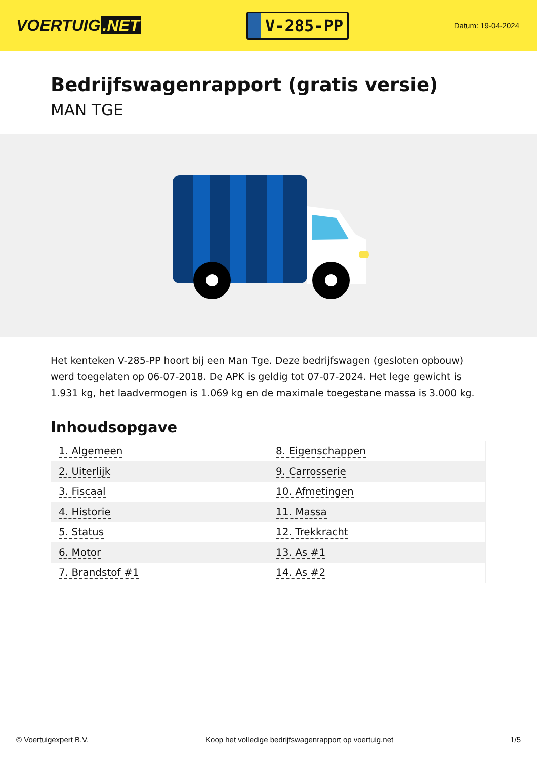VOERTUIG.NET
V-285-PP
Datum: 19-04-2024
Bedrijfswagenrapport (gratis versie)
MAN TGE
Het kenteken V-285-PP hoort bij een Man Tge. Deze bedrijfswagen (gesloten opbouw) werd toegelaten op 06-07-2018. De APK is geldig tot 07-07-2024. Het lege gewicht is 1.931 kg, het laadvermogen is 1.069 kg en de maximale toegestane massa is 3.000 kg.
Inhoudsopgave
| 1. Algemeen | 8. Eigenschappen |
| 2. Uiterlijk | 9. Carrosserie |
| 3. Fiscaal | 10. Afmetingen |
| 4. Historie | 11. Massa |
| 5. Status | 12. Trekkracht |
| 6. Motor | 13. As #1 |
| 7. Brandstof #1 | 14. As #2 |
© Voertuigexpert B.V. Koop het volledige bedrijfswagenrapport op voertuig.net 1/5